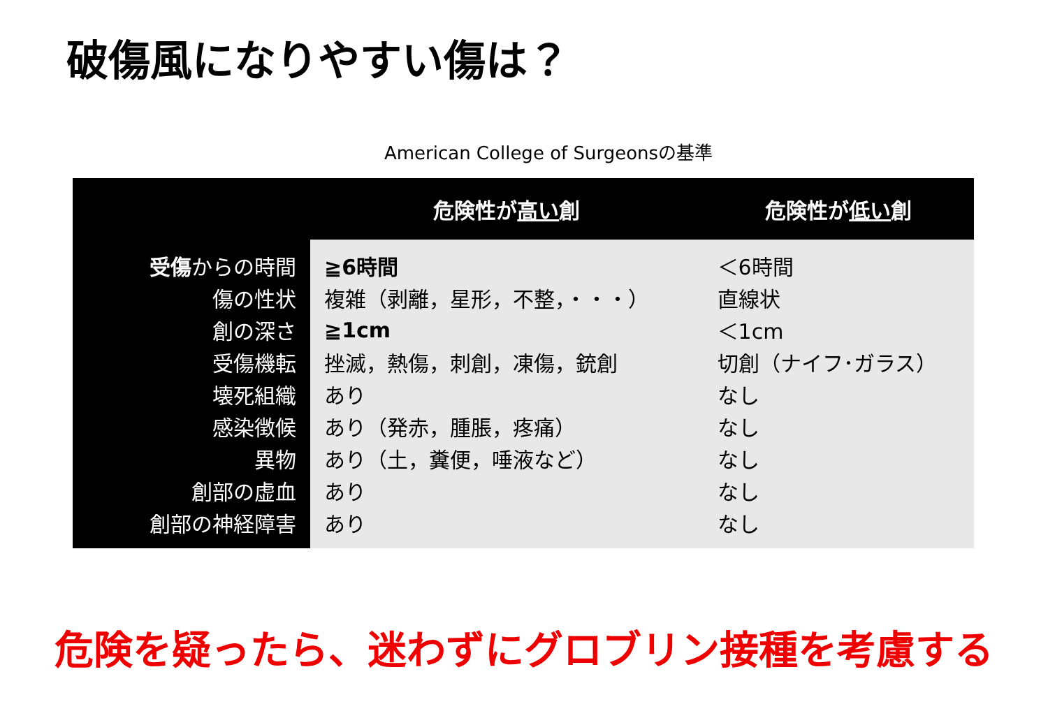破傷風になりやすい傷は？
American College of Surgeonsの基準
| | 危険性が 高い 創 | 危険性が 低い 創 |
| --- | --- | --- |
| 受傷 からの時間 | ≧6時間 | ＜6時間 |
| 傷の性状 | 複雑（剥離，星形，不整，・・・） | 直線状 |
| 創の深さ | ≧1cm | ＜1cm |
| 受傷機転 | 挫滅，熱傷，刺創，凍傷，銃創 | 切創（ナイフ･ガラス） |
| 壊死組織 | あり | なし |
| 感染徴候 | あり（発赤，腫脹，疼痛） | なし |
| 異物 | あり（土，糞便，唾液など） | なし |
| 創部の虚血 | あり | なし |
| 創部の神経障害 | あり | なし |
危険を疑ったら、迷わずにグロブリン接種を考慮する